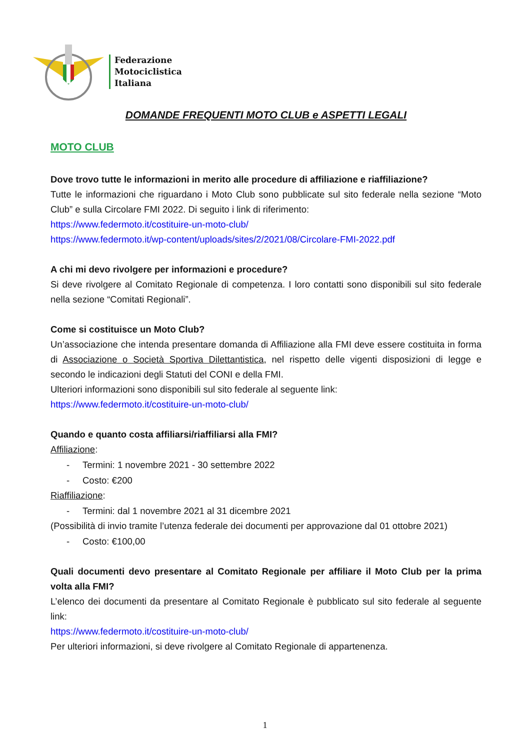Federazione
Motociclistica
Italiana
DOMANDE FREQUENTI MOTO CLUB e ASPETTI LEGALI
MOTO CLUB
Dove trovo tutte le informazioni in merito alle procedure di affiliazione e riaffiliazione?
Tutte le informazioni che riguardano i Moto Club sono pubblicate sul sito federale nella sezione “Moto Club” e sulla Circolare FMI 2022. Di seguito i link di riferimento:
https://www.federmoto.it/costituire-un-moto-club/
https://www.federmoto.it/wp-content/uploads/sites/2/2021/08/Circolare-FMI-2022.pdf
A chi mi devo rivolgere per informazioni e procedure?
Si deve rivolgere al Comitato Regionale di competenza. I loro contatti sono disponibili sul sito federale nella sezione “Comitati Regionali”.
Come si costituisce un Moto Club?
Un’associazione che intenda presentare domanda di Affiliazione alla FMI deve essere costituita in forma di Associazione o Società Sportiva Dilettantistica, nel rispetto delle vigenti disposizioni di legge e secondo le indicazioni degli Statuti del CONI e della FMI.
Ulteriori informazioni sono disponibili sul sito federale al seguente link:
https://www.federmoto.it/costituire-un-moto-club/
Quando e quanto costa affiliarsi/riaffiliarsi alla FMI?
Affiliazione:
- Termini: 1 novembre 2021 - 30 settembre 2022
- Costo: €200
Riaffiliazione:
- Termini: dal 1 novembre 2021 al 31 dicembre 2021
(Possibilità di invio tramite l’utenza federale dei documenti per approvazione dal 01 ottobre 2021)
- Costo: €100,00
Quali documenti devo presentare al Comitato Regionale per affiliare il Moto Club per la prima volta alla FMI?
L’elenco dei documenti da presentare al Comitato Regionale è pubblicato sul sito federale al seguente link:
https://www.federmoto.it/costituire-un-moto-club/
Per ulteriori informazioni, si deve rivolgere al Comitato Regionale di appartenenza.
1